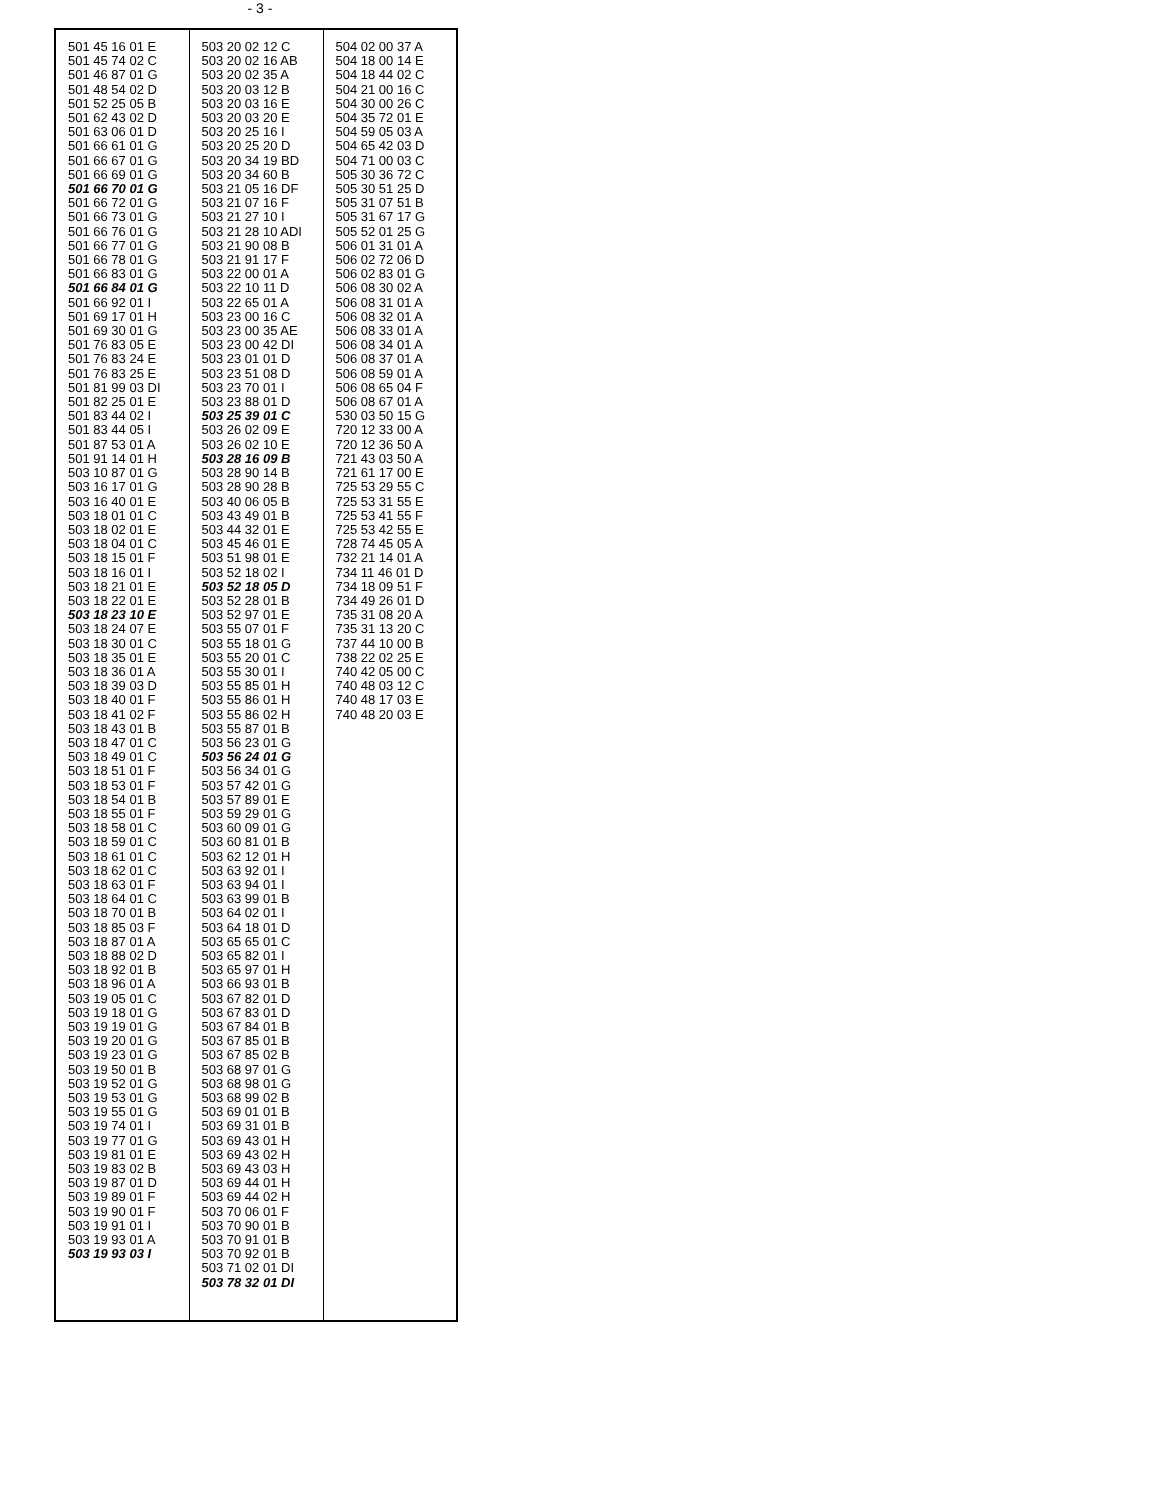- 3 -
| 501 45 16 01 E 501 45 74 02 C 501 46 87 01 G 501 48 54 02 D 501 52 25 05 B 501 62 43 02 D 501 63 06 01 D 501 66 61 01 G 501 66 67 01 G 501 66 69 01 G 501 66 70 01 G 501 66 72 01 G 501 66 73 01 G 501 66 76 01 G 501 66 77 01 G 501 66 78 01 G 501 66 83 01 G 501 66 84 01 G 501 66 92 01 I 501 69 17 01 H 501 69 30 01 G 501 76 83 05 E 501 76 83 24 E 501 76 83 25 E 501 81 99 03 DI 501 82 25 01 E 501 83 44 02 I 501 83 44 05 I 501 87 53 01 A 501 91 14 01 H 503 10 87 01 G 503 16 17 01 G 503 16 40 01 E 503 18 01 01 C 503 18 02 01 E 503 18 04 01 C 503 18 15 01 F 503 18 16 01 I 503 18 21 01 E 503 18 22 01 E 503 18 23 10 E 503 18 24 07 E 503 18 30 01 C 503 18 35 01 E 503 18 36 01 A 503 18 39 03 D 503 18 40 01 F 503 18 41 02 F 503 18 43 01 B 503 18 47 01 C 503 18 49 01 C 503 18 51 01 F 503 18 53 01 F 503 18 54 01 B 503 18 55 01 F 503 18 58 01 C 503 18 59 01 C 503 18 61 01 C 503 18 62 01 C 503 18 63 01 F 503 18 64 01 C 503 18 70 01 B 503 18 85 03 F 503 18 87 01 A 503 18 88 02 D 503 18 92 01 B 503 18 96 01 A 503 19 05 01 C 503 19 18 01 G 503 19 19 01 G 503 19 20 01 G 503 19 23 01 G 503 19 50 01 B 503 19 52 01 G 503 19 53 01 G 503 19 55 01 G 503 19 74 01 I 503 19 77 01 G 503 19 81 01 E 503 19 83 02 B 503 19 87 01 D 503 19 89 01 F 503 19 90 01 F 503 19 91 01 I 503 19 93 01 A 503 19 93 03 I | 503 20 02 12 C 503 20 02 16 AB 503 20 02 35 A 503 20 03 12 B 503 20 03 16 E 503 20 03 20 E 503 20 25 16 I 503 20 25 20 D 503 20 34 19 BD 503 20 34 60 B 503 21 05 16 DF 503 21 07 16 F 503 21 27 10 I 503 21 28 10 ADI 503 21 90 08 B 503 21 91 17 F 503 22 00 01 A 503 22 10 11 D 503 22 65 01 A 503 23 00 16 C 503 23 00 35 AE 503 23 00 42 DI 503 23 01 01 D 503 23 51 08 D 503 23 70 01 I 503 23 88 01 D 503 25 39 01 C 503 26 02 09 E 503 26 02 10 E 503 28 16 09 B 503 28 90 14 B 503 28 90 28 B 503 40 06 05 B 503 43 49 01 B 503 44 32 01 E 503 45 46 01 E 503 51 98 01 E 503 52 18 02 I 503 52 18 05 D 503 52 28 01 B 503 52 97 01 E 503 55 07 01 F 503 55 18 01 G 503 55 20 01 C 503 55 30 01 I 503 55 85 01 H 503 55 86 01 H 503 55 86 02 H 503 55 87 01 B 503 56 23 01 G 503 56 24 01 G 503 56 34 01 G 503 57 42 01 G 503 57 89 01 E 503 59 29 01 G 503 60 09 01 G 503 60 81 01 B 503 62 12 01 H 503 63 92 01 I 503 63 94 01 I 503 63 99 01 B 503 64 02 01 I 503 64 18 01 D 503 65 65 01 C 503 65 82 01 I 503 65 97 01 H 503 66 93 01 B 503 67 82 01 D 503 67 83 01 D 503 67 84 01 B 503 67 85 01 B 503 67 85 02 B 503 68 97 01 G 503 68 98 01 G 503 68 99 02 B 503 69 01 01 B 503 69 31 01 B 503 69 43 01 H 503 69 43 02 H 503 69 43 03 H 503 69 44 01 H 503 69 44 02 H 503 70 06 01 F 503 70 90 01 B 503 70 91 01 B 503 70 92 01 B 503 71 02 01 DI 503 78 32 01 DI | 504 02 00 37 A 504 18 00 14 E 504 18 44 02 C 504 21 00 16 C 504 30 00 26 C 504 35 72 01 E 504 59 05 03 A 504 65 42 03 D 504 71 00 03 C 505 30 36 72 C 505 30 51 25 D 505 31 07 51 B 505 31 67 17 G 505 52 01 25 G 506 01 31 01 A 506 02 72 06 D 506 02 83 01 G 506 08 30 02 A 506 08 31 01 A 506 08 32 01 A 506 08 33 01 A 506 08 34 01 A 506 08 37 01 A 506 08 59 01 A 506 08 65 04 F 506 08 67 01 A 530 03 50 15 G 720 12 33 00 A 720 12 36 50 A 721 43 03 50 A 721 61 17 00 E 725 53 29 55 C 725 53 31 55 E 725 53 41 55 F 725 53 42 55 E 728 74 45 05 A 732 21 14 01 A 734 11 46 01 D 734 18 09 51 F 734 49 26 01 D 735 31 08 20 A 735 31 13 20 C 737 44 10 00 B 738 22 02 25 E 740 42 05 00 C 740 48 03 12 C 740 48 17 03 E 740 48 20 03 E |